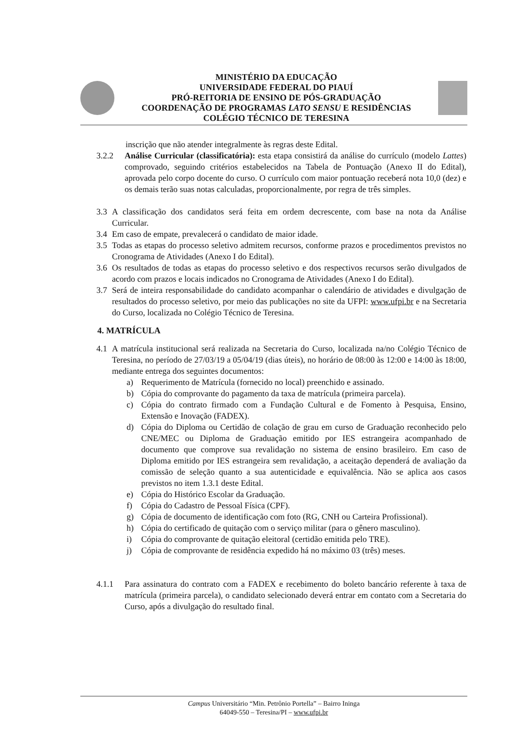MINISTÉRIO DA EDUCAÇÃO
UNIVERSIDADE FEDERAL DO PIAUÍ
PRÓ-REITORIA DE ENSINO DE PÓS-GRADUAÇÃO
COORDENAÇÃO DE PROGRAMAS LATO SENSU E RESIDÊNCIAS
COLÉGIO TÉCNICO DE TERESINA
inscrição que não atender integralmente às regras deste Edital.
3.2.2 Análise Curricular (classificatória): esta etapa consistirá da análise do currículo (modelo Lattes) comprovado, seguindo critérios estabelecidos na Tabela de Pontuação (Anexo II do Edital), aprovada pelo corpo docente do curso. O currículo com maior pontuação receberá nota 10,0 (dez) e os demais terão suas notas calculadas, proporcionalmente, por regra de três simples.
3.3 A classificação dos candidatos será feita em ordem decrescente, com base na nota da Análise Curricular.
3.4 Em caso de empate, prevalecerá o candidato de maior idade.
3.5 Todas as etapas do processo seletivo admitem recursos, conforme prazos e procedimentos previstos no Cronograma de Atividades (Anexo I do Edital).
3.6 Os resultados de todas as etapas do processo seletivo e dos respectivos recursos serão divulgados de acordo com prazos e locais indicados no Cronograma de Atividades (Anexo I do Edital).
3.7 Será de inteira responsabilidade do candidato acompanhar o calendário de atividades e divulgação de resultados do processo seletivo, por meio das publicações no site da UFPI: www.ufpi.br e na Secretaria do Curso, localizada no Colégio Técnico de Teresina.
4. MATRÍCULA
4.1 A matrícula institucional será realizada na Secretaria do Curso, localizada na/no Colégio Técnico de Teresina, no período de 27/03/19 a 05/04/19 (dias úteis), no horário de 08:00 às 12:00 e 14:00 às 18:00, mediante entrega dos seguintes documentos:
a) Requerimento de Matrícula (fornecido no local) preenchido e assinado.
b) Cópia do comprovante do pagamento da taxa de matrícula (primeira parcela).
c) Cópia do contrato firmado com a Fundação Cultural e de Fomento à Pesquisa, Ensino, Extensão e Inovação (FADEX).
d) Cópia do Diploma ou Certidão de colação de grau em curso de Graduação reconhecido pelo CNE/MEC ou Diploma de Graduação emitido por IES estrangeira acompanhado de documento que comprove sua revalidação no sistema de ensino brasileiro. Em caso de Diploma emitido por IES estrangeira sem revalidação, a aceitação dependerá de avaliação da comissão de seleção quanto a sua autenticidade e equivalência. Não se aplica aos casos previstos no item 1.3.1 deste Edital.
e) Cópia do Histórico Escolar da Graduação.
f) Cópia do Cadastro de Pessoal Física (CPF).
g) Cópia de documento de identificação com foto (RG, CNH ou Carteira Profissional).
h) Cópia do certificado de quitação com o serviço militar (para o gênero masculino).
i) Cópia do comprovante de quitação eleitoral (certidão emitida pelo TRE).
j) Cópia de comprovante de residência expedido há no máximo 03 (três) meses.
4.1.1 Para assinatura do contrato com a FADEX e recebimento do boleto bancário referente à taxa de matrícula (primeira parcela), o candidato selecionado deverá entrar em contato com a Secretaria do Curso, após a divulgação do resultado final.
Campus Universitário “Min. Petrônio Portella” – Bairro Ininga
64049-550 – Teresina/PI – www.ufpi.br